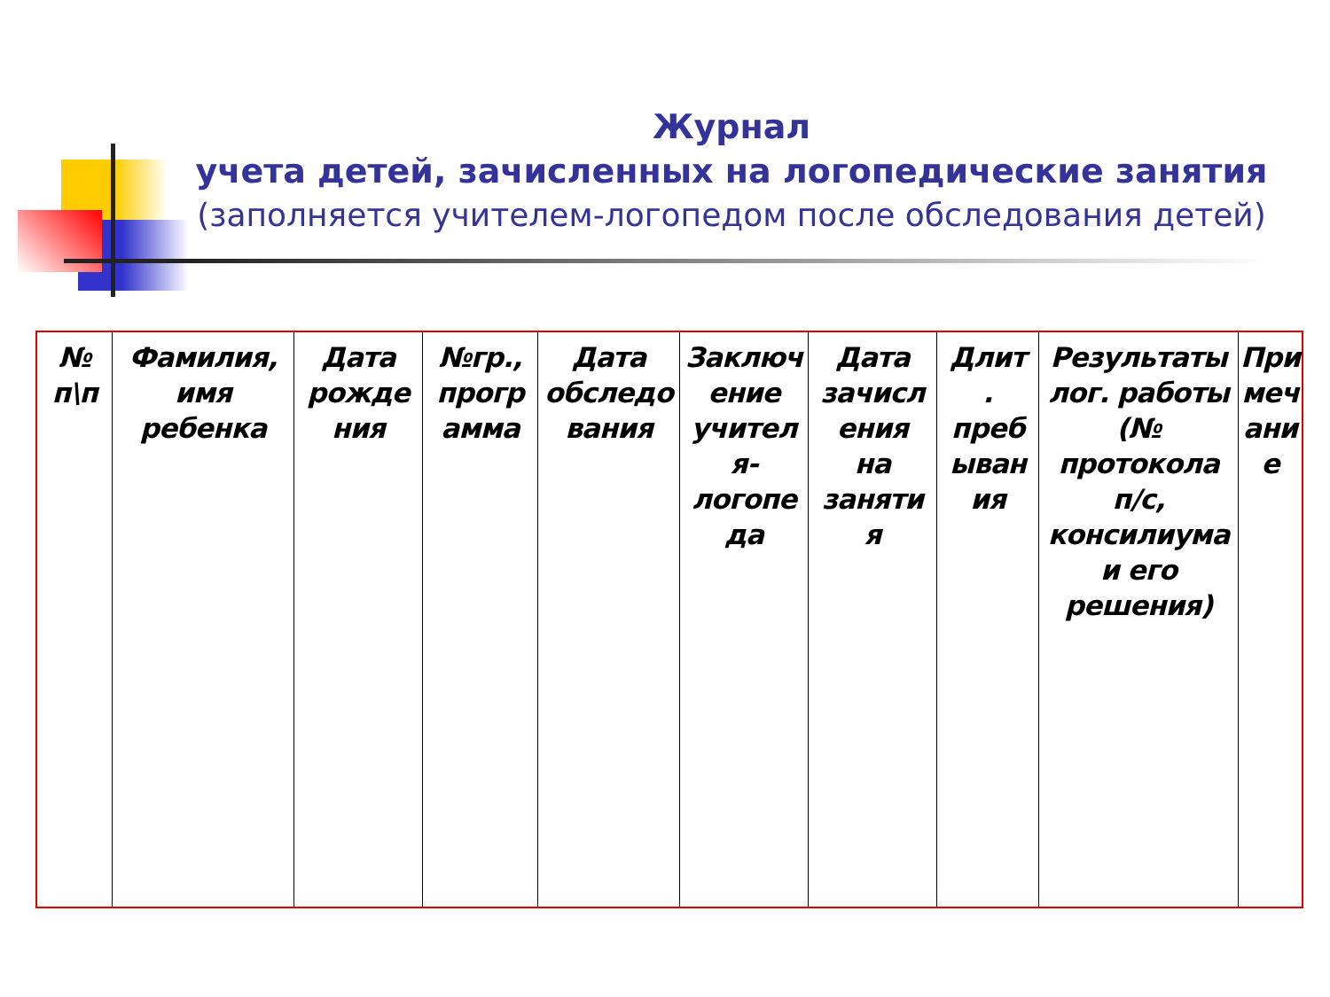Журнал
учета детей, зачисленных на логопедические занятия
(заполняется учителем-логопедом после обследования детей)
| № п\п | Фамилия, имя ребенка | Дата рожде ния | №гр., прогр амма | Дата обследо вания | Заключ ение учител я- логопе да | Дата зачисл ения на заняти я | Длит . преб ыван ия | Результаты лог. работы (№ протокола п/с, консилиума и его решения) | При меч ани е |